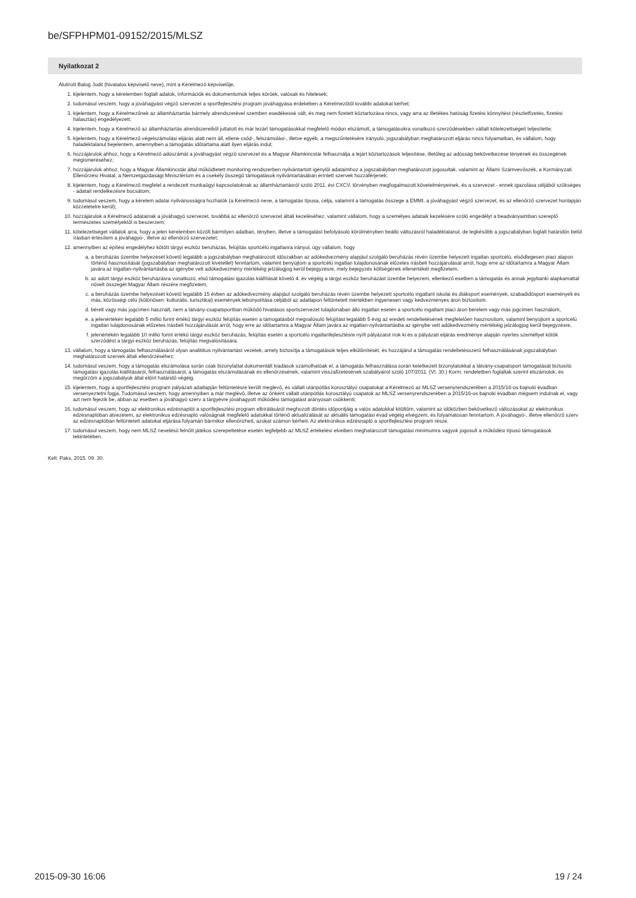be/SFPHPM01-09152/2015/MLSZ
Nyilatkozat 2
Alulírott Balog Judit (hivatalos képviselő neve), mint a Kérelmező képviselője,
1. kijelentem, hogy a kérelemben foglalt adatok, információk és dokumentumok teljes körűek, valósak és hitelesek;
2. tudomásul veszem, hogy a jóváhagyást végző szervezet a sportfejlesztési program jóváhagyása érdekében a Kérelmezőtől további adatokat kérhet;
3. kijelentem, hogy a Kérelmezőnek az államháztartás bármely alrendszerével szemben esedékessé vált, és meg nem fizetett köztartozása nincs, vagy arra az illetékes hatóság fizetési könnyítést (részletfizetés, fizetési halasztás) engedélyezett;
4. kijelentem, hogy a Kérelmező az államháztartás alrendszereiből juttatott és már lezárt támogatásokkal megfelelő módon elszámolt, a támogatásokra vonatkozó szerződésekben vállalt kötelezettségeit teljesítette;
5. kijelentem, hogy a Kérelmező végelszámolási eljárás alatt nem áll, ellene csőd-, felszámolási-, illetve egyéb, a megszűntetésére irányuló, jogszabályban meghatározott eljárás nincs folyamatban, és vállalom, hogy haladéktalanul bejelentem, amennyiben a támogatás időtartama alatt ilyen eljárás indul;
6. hozzájárulok ahhoz, hogy a Kérelmező adószámát a jóváhagyást végző szervezet és a Magyar Államkincstár felhasználja a lejárt köztartozások teljesítése, illetőleg az adósság bekövetkezése tényének és összegének megismeréséhez;
7. hozzájárulok ahhoz, hogy a Magyar Államkincstár által működtetett monitoring rendszerben nyilvántartott igénylői adataimhoz a jogszabályban meghatározott jogosultak, valamint az Állami Számvevőszék, a Kormányzati Ellenőrzési Hivatal, a Nemzetgazdasági Minisztérium és a csekély összegű támogatások nyilvántartásában érintett szervek hozzáférjenek;
8. kijelentem, hogy a Kérelmező megfelel a rendezett munkaügyi kapcsolatoknak az államháztartásról szóló 2011. évi CXCV. törvényben megfogalmazott követelményeinek, és a szervezet - ennek igazolása céljából szükséges - adatait rendelkezésre bocsátom;
9. tudomásul veszem, hogy a kérelem adatai nyilvánosságra hozhatók (a Kérelmező neve, a támogatás típusa, célja, valamint a támogatás összege a EMMI, a jóváhagyást végző szervezet, és az ellenőrző szervezet honlapján közzétételre kerül);
10. hozzájárulok a Kérelmező adatainak a jóváhagyó szervezet, továbbá az ellenőrző szervezet általi kezeléséhez, valamint vállalom, hogy a személyes adataik kezelésére szóló engedélyt a beadványaimban szereplő természetes személyektől is beszerzem;
11. kötelezettséget vállalok arra, hogy a jelen kérelemben közölt bármilyen adatban, tényben, illetve a támogatást befolyásoló körülményben beálló változásról haladéktalanul, de legkésőbb a jogszabályban foglalt határidőn belül írásban értesítem a jóváhagyó-, illetve az ellenőrző szervezetet;
12. amennyiben az építési engedélyhez kötött tárgyi eszköz beruházás, felújítás sportcélú ingatlanra irányul, úgy vállalom, hogy
a. a beruházás üzembe helyezését követő legalább a jogszabályban meghatározott időszakban az adókedvezmény alapjául szolgáló beruházás révén üzembe helyezett ingatlan sportcélú, elsődlegesen piaci alapon történő hasznosítását (jogszabályban meghatározott kivétellel) fenntartom, valamint benyújtom a sportcélú ingatlan tulajdonosának előzetes írásbeli hozzájárulását arról, hogy erre az időtartamra a Magyar Állam javára az ingatlan-nyilvántartásba az igénybe vett adókedvezmény mértékéig jelzálogjog kerül bejegyzésre, mely bejegyzés költségének ellenértékét megfizetem,
b. az adott tárgyi eszköz beruházásra vonatkozó, első támogatási igazolás kiállítását követő 4. év végéig a tárgyi eszköz beruházást üzembe helyezem, ellenkező esetben a támogatás és annak jegybanki alapkamattal növelt összegét Magyar Állam részére megfizetem,
c. a beruházás üzembe helyezését követő legalább 15 évben az adókedvezmény alapjául szolgáló beruházás révén üzembe helyezett sportcélú ingatlant iskolai és diáksport események, szabadidősport események és más, közösségi célú (különösen: kulturális, turisztikai) események lebonyolítása céljából az adatlapon feltüntetett mértékben ingyenesen vagy kedvezményes áron biztosítom.
d. bérelt vagy más jogcímen használt, nem a látvány-csapatsportban működő hivatásos sportszervezet tulajdonában álló ingatlan esetén a sportcélú ingatlant piaci áron bérelem vagy más jogcímen használom,
e. a jelenértékén legalább 5 millió forint értékű tárgyi eszköz felújítás esetén a támogatásból megvalósuló felújítást legalább 5 évig az eredeti rendeltetésének megfelelően hasznosítom, valamint benyújtom a sportcélú ingatlan tulajdonosának előzetes írásbeli hozzájárulását arról, hogy erre az időtartamra a Magyar Állam javára az ingatlan-nyilvántartásba az igénybe vett adókedvezmény mértékéig jelzálogjog kerül bejegyzésre,
f. jelenértékén legalább 10 millió forint értékű tárgyi eszköz beruházás, felújítás esetén a sportcélú ingatlanfejlesztésre nyílt pályázatot írok ki és a pályázati eljárás eredménye alapján nyertes személlyel kötök szerződést a tárgyi eszköz beruházás, felújítás megvalósítására.
13. vállalom, hogy a támogatás felhasználásáról olyan analitikus nyilvántartást vezetek, amely biztosítja a támogatások teljes elkülönítését, és hozzájárul a támogatás rendeltetésszerű felhasználásának jogszabályban meghatározott szervek általi ellenőrzéséhez;
14. tudomásul veszem, hogy a támogatás elszámolása során csak bizonylattal dokumentált kiadások számolhatóak el, a támogatás felhasználása során keletkezett bizonylatokkal a látvány-csapatsport támogatását biztosító támogatási igazolás kiállításáról, felhasználásáról, a támogatás elszámolásának és ellenőrzésének, valamint visszafizetésének szabályairól szóló 107/2011. (VI. 30.) Korm. rendeletben foglaltak szerint elszámolok, és megőrzöm a jogszabályok által előírt határidő végéig.
15. kijelentem, hogy a sportfejlesztési program pályázati adatlapján feltüntetésre került meglevő, és vállalt utánpótlás korosztályú csapatokat a Kérelmező az MLSZ versenyrendszerében a 2015/16-os bajnoki évadban versenyeztetni fogja. Tudomásul veszem, hogy amennyiben a már meglévő, illetve az önként vállalt utánpótlás korosztályú csapatok az MLSZ versenyrendszerében a 2015/16-os bajnoki évadban mégsem indulnak el, vagy azt nem fejezik be, abban az esetben a jóváhagyó szerv a tárgyévre jóváhagyott működési támogatást arányosan csökkenti;
16. tudomásul veszem, hogy az elektronikus edzésnaplót a sportfejlesztési program elbírálásáról meghozott döntés időpontjáig a valós adatokkal kitöltöm, valamint az időközben bekövetkező változásokat az elektronikus edzésnaplóban átvezetem, az elektronikus edzésnapló valóságnak megfelelő adatokkal történő aktualizálását az aktuális támogatási évad végéig elvégzem, és folyamatosan fenntartom. A jóváhagyó-, illetve ellenőrző szerv az edzésnaplóban feltüntetett adatokat eljárása folyamán bármikor ellenőrizheti, azokat számon kérheti. Az elektronikus edzésnapló a sportfejlesztési program része.
17. tudomásul veszem, hogy nem MLSZ nevelésű felnőtt játékos szerepeltetése esetén legfeljebb az MLSZ értékelési elveiben meghatározott támogatási minimumra vagyok jogosult a működési típusú támogatások tekintetében.
Kelt: Paks, 2015. 09. 30.
2015-09-30 16:06 19 / 24